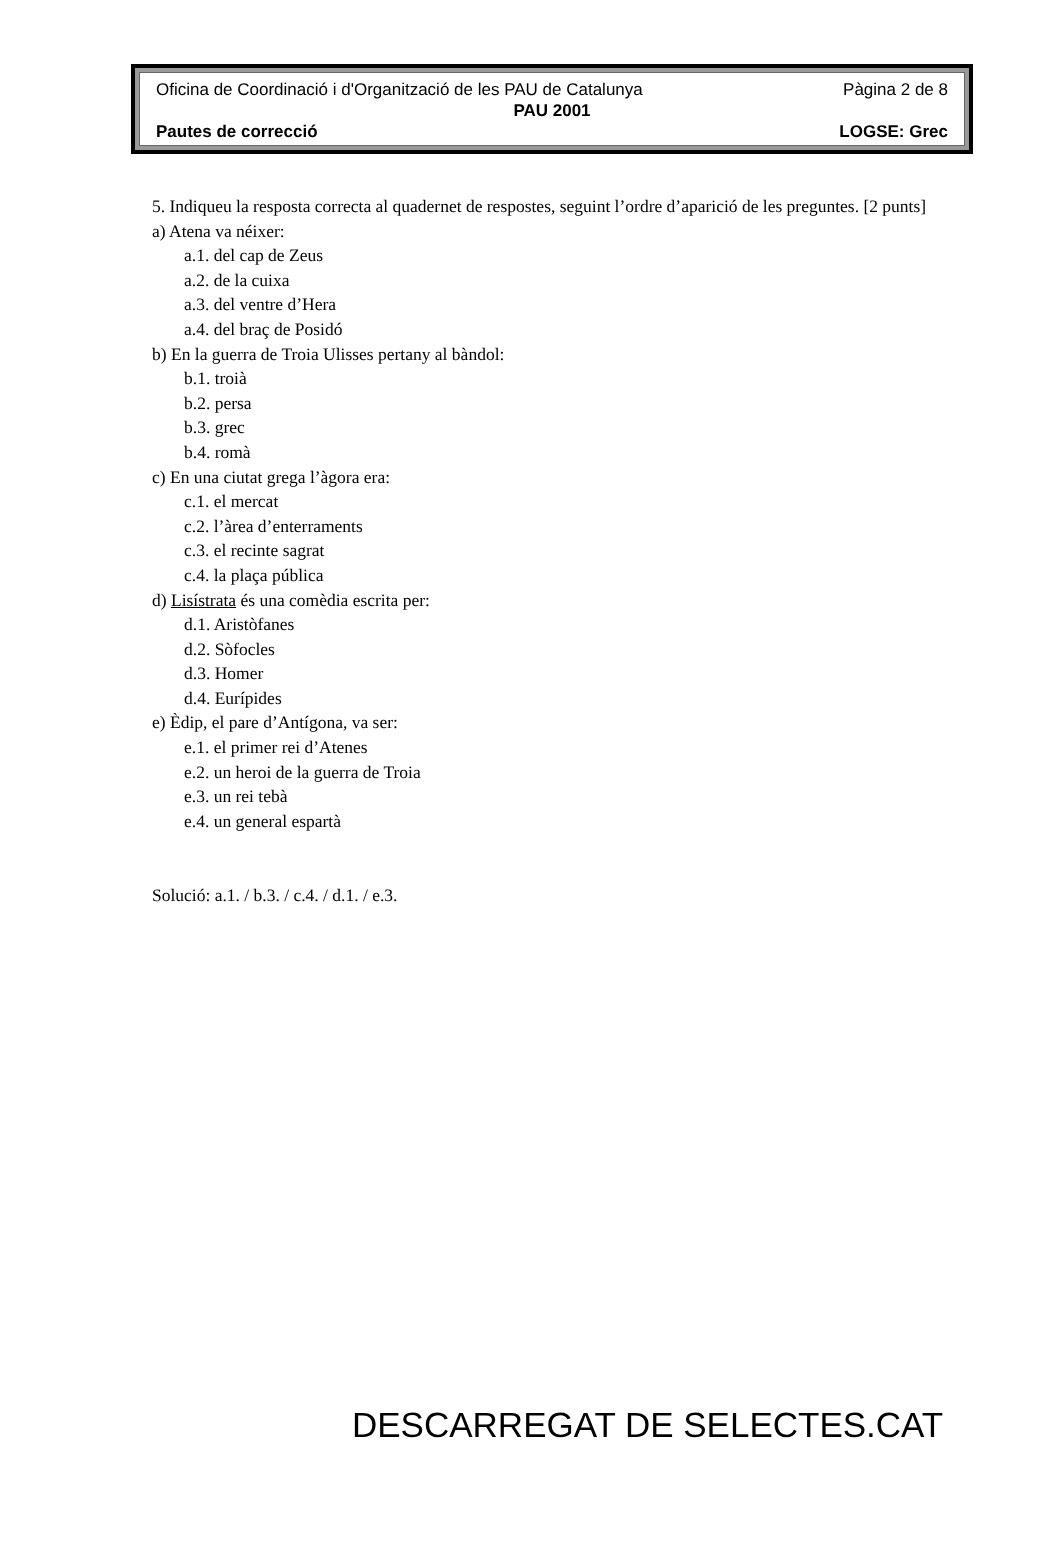Oficina de Coordinació i d'Organització de les PAU de Catalunya Pàgina 2 de 8
PAU 2001
Pautes de correcció LOGSE: Grec
5. Indiqueu la resposta correcta al quadernet de respostes, seguint l’ordre d’aparició de les preguntes. [2 punts]
a) Atena va néixer:
a.1. del cap de Zeus
a.2. de la cuixa
a.3. del ventre d’Hera
a.4. del braç de Posidó
b) En la guerra de Troia Ulisses pertany al bàndol:
b.1. troià
b.2. persa
b.3. grec
b.4. romà
c) En una ciutat grega l’àgora era:
c.1. el mercat
c.2. l’àrea d’enterraments
c.3. el recinte sagrat
c.4. la plaça pública
d) Lisístrata és una comèdia escrita per:
d.1. Aristòfanes
d.2. Sòfocles
d.3. Homer
d.4. Eurípides
e) Èdip, el pare d’Antígona, va ser:
e.1. el primer rei d’Atenes
e.2. un heroi de la guerra de Troia
e.3. un rei tebà
e.4. un general espartà
Solució: a.1. / b.3. / c.4. / d.1. / e.3.
DESCARREGAT DE SELECTES.CAT